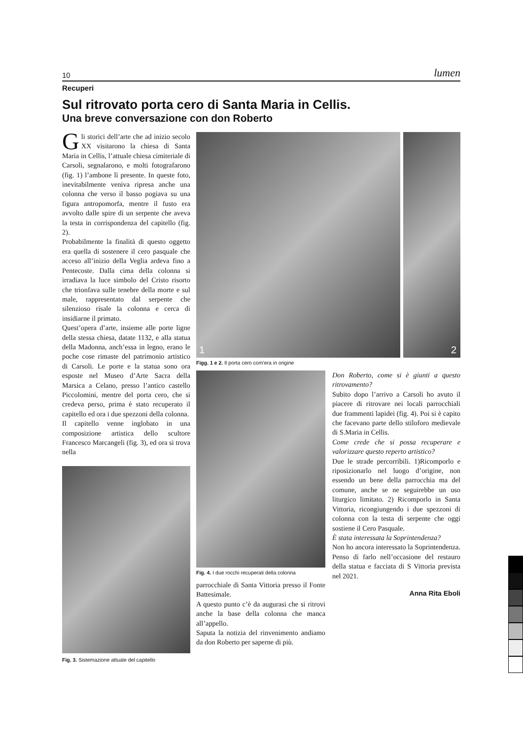10 lumen
Recuperi
Sul ritrovato porta cero di Santa Maria in Cellis.
Una breve conversazione con don Roberto
Gli storici dell’arte che ad inizio secolo XX visitarono la chiesa di Santa Maria in Cellis, l’attuale chiesa cimiteriale di Carsoli, segnalarono, e molti fotografarono (fig. 1) l’ambone lì presente. In queste foto, inevitabilmente veniva ripresa anche una colonna che verso il basso pogiava su una figura antropomorfa, mentre il fusto era avvolto dalle spire di un serpente che aveva la testa in corrispondenza del capitello (fig. 2).
Probabilmente la finalità di questo oggetto era quella di sostenere il cero pasquale che acceso all’inizio della Veglia ardeva fino a Pentecoste. Dalla cima della colonna si irradiava la luce simbolo del Cristo risorto che trionfava sulle tenebre della morte e sul male, rappresentato dal serpente che silenzioso risale la colonna e cerca di insidiarne il primato.
Quest’opera d’arte, insieme alle porte ligne della stessa chiesa, datate 1132, e alla statua della Madonna, anch’essa in legno, erano le poche cose rimaste del patrimonio artistico di Carsoli. Le porte e la statua sono ora esposte nel Museo d’Arte Sacra della Marsica a Celano, presso l’antico castello Piccolomini, mentre del porta cero, che si credeva perso, prima è stato recuperato il capitello ed ora i due spezzoni della colonna.
Il capitello venne inglobato in una composizione artistica dello scultore Francesco Marcangeli (fig. 3), ed ora si trova nella
Fig. 3. Sistemazione attuale del capitello
1
2
Figg. 1 e 2. Il porta cero com’era in origine
Fig. 4. I due rocchi recuperati della colonna
parrocchiale di Santa Vittoria presso il Fonte Battesimale.
A questo punto c’è da augurasi che si ritrovi anche la base della colonna che manca all’appello.
Saputa la notizia del rinvenimento andiamo da don Roberto per saperne di più.
Don Roberto, come si è giunti a questo ritrovamento?
Subito dopo l’arrivo a Carsoli ho avuto il piacere di ritrovare nei locali parrocchiali due frammenti lapidei (fig. 4). Poi si è capito che facevano parte dello stiloforo medievale di S.Maria in Cellis.
Come crede che si possa recuperare e valorizzare questo reperto artistico?
Due le strade percorribili. 1)Ricomporlo e riposizionarlo nel luogo d’origine, non essendo un bene della parrocchia ma del comune, anche se ne seguirebbe un uso liturgico limitato. 2) Ricomporlo in Santa Vittoria, ricongiungendo i due spezzoni di colonna con la testa di serpente che oggi sostiene il Cero Pasquale.
È stata interessata la Soprintendenza?
Non ho ancora interessato la Soprintendenza. Penso di farlo nell’occasione del restauro della statua e facciata di S Vittoria prevista nel 2021.
Anna Rita Eboli